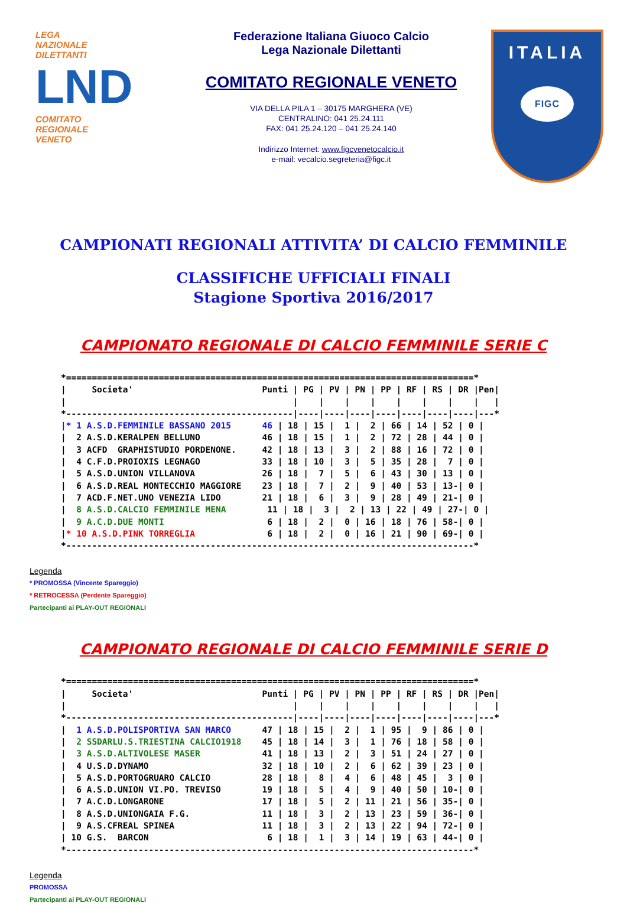LEGA
NAZIONALE
DILETTANTI
LND
COMITATO
REGIONALE
VENETO
Federazione Italiana Giuoco Calcio
Lega Nazionale Dilettanti
COMITATO REGIONALE VENETO
VIA DELLA PILA 1 – 30175 MARGHERA (VE)
CENTRALINO: 041 25.24.111
FAX: 041 25.24.120 – 041 25.24.140
Indirizzo Internet: www.figcvenetocalcio.it
e-mail: vecalcio.segreteria@figc.it
ITALIA
FIGC
CAMPIONATI REGIONALI ATTIVITA’ DI CALCIO FEMMINILE
CLASSIFICHE UFFICIALI FINALI
Stagione Sportiva 2016/2017
CAMPIONATO REGIONALE DI CALCIO FEMMINILE SERIE C
*===============================================================================*
|     Societa'                         Punti | PG | PV | PN | PP | RF | RS | DR |Pen|
|                                            |    |    |    |    |    |    |    |   |
*--------------------------------------------|----|----|----|----|----|----|----|---*
|* 1 A.S.D.FEMMINILE BASSANO 2015      46 | 18 | 15 |  1 |  2 | 66 | 14 | 52 | 0 |
|  2 A.S.D.KERALPEN BELLUNO            46 | 18 | 15 |  1 |  2 | 72 | 28 | 44 | 0 |
|  3 ACFD  GRAPHISTUDIO PORDENONE.     42 | 18 | 13 |  3 |  2 | 88 | 16 | 72 | 0 |
|  4 C.F.D.PROIOXIS LEGNAGO            33 | 18 | 10 |  3 |  5 | 35 | 28 |  7 | 0 |
|  5 A.S.D.UNION VILLANOVA             26 | 18 |  7 |  5 |  6 | 43 | 30 | 13 | 0 |
|  6 A.S.D.REAL MONTECCHIO MAGGIORE    23 | 18 |  7 |  2 |  9 | 40 | 53 | 13-| 0 |
|  7 ACD.F.NET.UNO VENEZIA LIDO        21 | 18 |  6 |  3 |  9 | 28 | 49 | 21-| 0 |
|  8 A.S.D.CALCIO FEMMINILE MENA        11 | 18 |  3 |  2 | 13 | 22 | 49 | 27-| 0 |
|  9 A.C.D.DUE MONTI                    6 | 18 |  2 |  0 | 16 | 18 | 76 | 58-| 0 |
|* 10 A.S.D.PINK TORREGLIA              6 | 18 |  2 |  0 | 16 | 21 | 90 | 69-| 0 |
*-------------------------------------------------------------------------------*
Legenda
* PROMOSSA (Vincente Spareggio)
* RETROCESSA (Perdente Spareggio)
Partecipanti ai PLAY-OUT REGIONALI
CAMPIONATO REGIONALE DI CALCIO FEMMINILE SERIE D
*===============================================================================*
|     Societa'                         Punti | PG | PV | PN | PP | RF | RS | DR |Pen|
|                                            |    |    |    |    |    |    |    |   |
*--------------------------------------------|----|----|----|----|----|----|----|---*
|  1 A.S.D.POLISPORTIVA SAN MARCO      47 | 18 | 15 |  2 |  1 | 95 |  9 | 86 | 0 |
|  2 SSDARLU.S.TRIESTINA CALCIO1918    45 | 18 | 14 |  3 |  1 | 76 | 18 | 58 | 0 |
|  3 A.S.D.ALTIVOLESE MASER            41 | 18 | 13 |  2 |  3 | 51 | 24 | 27 | 0 |
|  4 U.S.D.DYNAMO                      32 | 18 | 10 |  2 |  6 | 62 | 39 | 23 | 0 |
|  5 A.S.D.PORTOGRUARO CALCIO          28 | 18 |  8 |  4 |  6 | 48 | 45 |  3 | 0 |
|  6 A.S.D.UNION VI.PO. TREVISO        19 | 18 |  5 |  4 |  9 | 40 | 50 | 10-| 0 |
|  7 A.C.D.LONGARONE                   17 | 18 |  5 |  2 | 11 | 21 | 56 | 35-| 0 |
|  8 A.S.D.UNIONGAIA F.G.              11 | 18 |  3 |  2 | 13 | 23 | 59 | 36-| 0 |
|  9 A.S.CFREAL SPINEA                 11 | 18 |  3 |  2 | 13 | 22 | 94 | 72-| 0 |
| 10 G.S.  BARCON                       6 | 18 |  1 |  3 | 14 | 19 | 63 | 44-| 0 |
*-------------------------------------------------------------------------------*
Legenda
PROMOSSA
Partecipanti ai PLAY-OUT REGIONALI